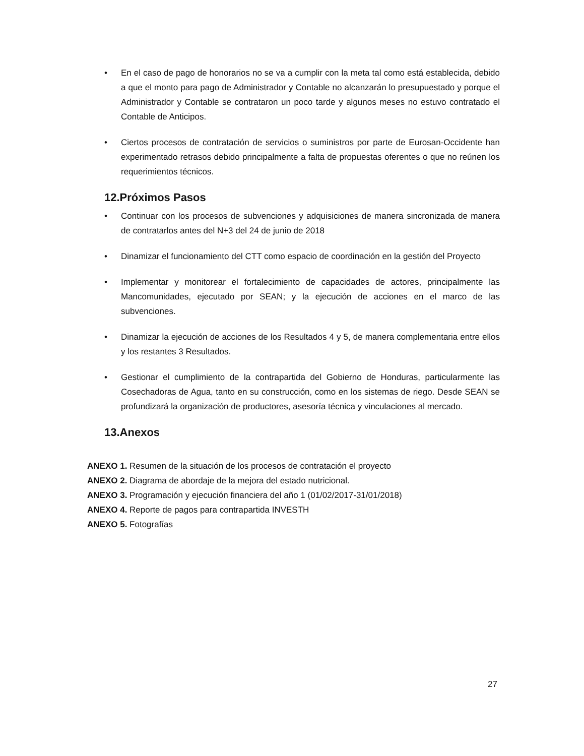• En el caso de pago de honorarios no se va a cumplir con la meta tal como está establecida, debido a que el monto para pago de Administrador y Contable no alcanzarán lo presupuestado y porque el Administrador y Contable se contrataron un poco tarde y algunos meses no estuvo contratado el Contable de Anticipos.
• Ciertos procesos de contratación de servicios o suministros por parte de Eurosan-Occidente han experimentado retrasos debido principalmente a falta de propuestas oferentes o que no reúnen los requerimientos técnicos.
12.Próximos Pasos
• Continuar con los procesos de subvenciones y adquisiciones de manera sincronizada de manera de contratarlos antes del N+3 del 24 de junio de 2018
• Dinamizar el funcionamiento del CTT como espacio de coordinación en la gestión del Proyecto
• Implementar y monitorear el fortalecimiento de capacidades de actores, principalmente las Mancomunidades, ejecutado por SEAN; y la ejecución de acciones en el marco de las subvenciones.
• Dinamizar la ejecución de acciones de los Resultados 4 y 5, de manera complementaria entre ellos y los restantes 3 Resultados.
• Gestionar el cumplimiento de la contrapartida del Gobierno de Honduras, particularmente las Cosechadoras de Agua, tanto en su construcción, como en los sistemas de riego. Desde SEAN se profundizará la organización de productores, asesoría técnica y vinculaciones al mercado.
13.Anexos
ANEXO 1. Resumen de la situación de los procesos de contratación el proyecto
ANEXO 2. Diagrama de abordaje de la mejora del estado nutricional.
ANEXO 3. Programación y ejecución financiera del año 1 (01/02/2017-31/01/2018)
ANEXO 4. Reporte de pagos para contrapartida INVESTH
ANEXO 5. Fotografías
27